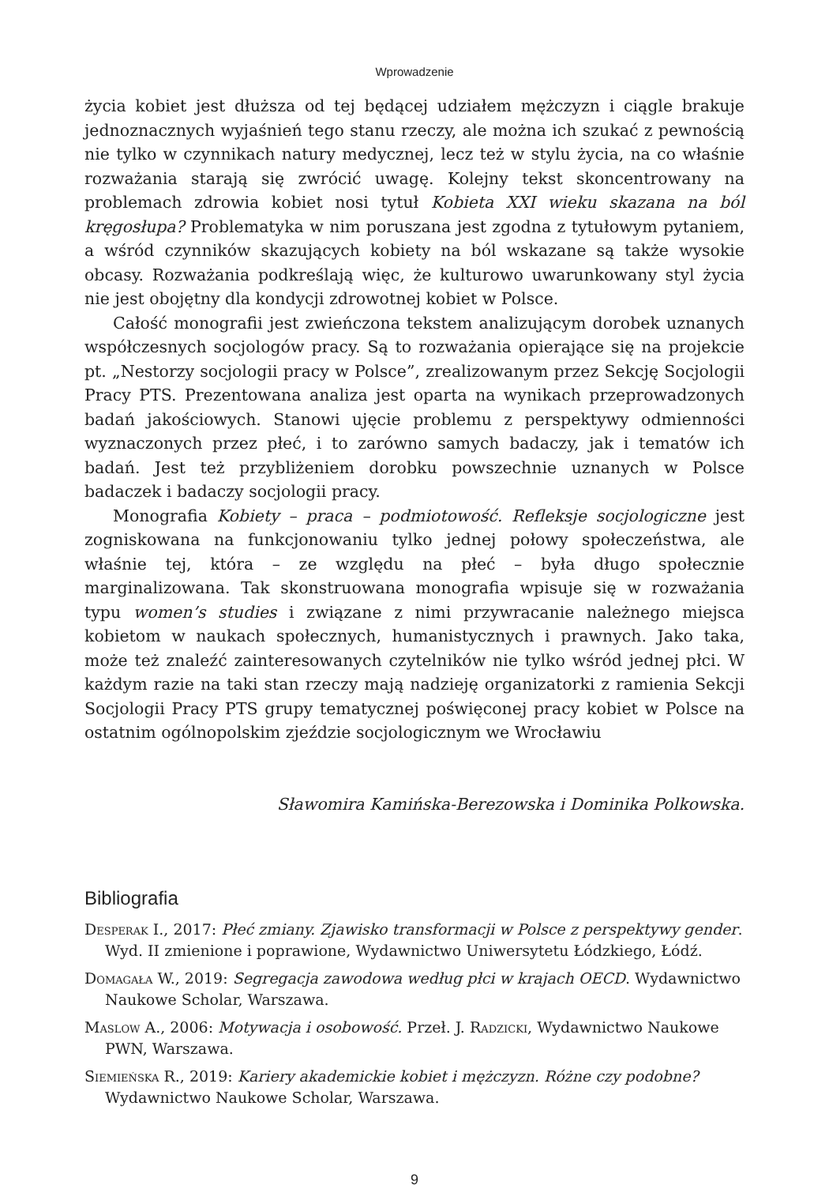Wprowadzenie
życia kobiet jest dłuższa od tej będącej udziałem mężczyzn i ciągle brakuje jednoznacznych wyjaśnień tego stanu rzeczy, ale można ich szukać z pewnością nie tylko w czynnikach natury medycznej, lecz też w stylu życia, na co właśnie rozważania starają się zwrócić uwagę. Kolejny tekst skoncentrowany na problemach zdrowia kobiet nosi tytuł Kobieta XXI wieku skazana na ból kręgosłupa? Problematyka w nim poruszana jest zgodna z tytułowym pytaniem, a wśród czynników skazujących kobiety na ból wskazane są także wysokie obcasy. Rozważania podkreślają więc, że kulturowo uwarunkowany styl życia nie jest obojętny dla kondycji zdrowotnej kobiet w Polsce.
Całość monografii jest zwieńczona tekstem analizującym dorobek uznanych współczesnych socjologów pracy. Są to rozważania opierające się na projekcie pt. „Nestorzy socjologii pracy w Polsce”, zrealizowanym przez Sekcję Socjologii Pracy PTS. Prezentowana analiza jest oparta na wynikach przeprowadzonych badań jakościowych. Stanowi ujęcie problemu z perspektywy odmienności wyznaczonych przez płeć, i to zarówno samych badaczy, jak i tematów ich badań. Jest też przybliżeniem dorobku powszechnie uznanych w Polsce badaczek i badaczy socjologii pracy.
Monografia Kobiety – praca – podmiotowość. Refleksje socjologiczne jest zogniskowana na funkcjonowaniu tylko jednej połowy społeczeństwa, ale właśnie tej, która – ze względu na płeć – była długo społecznie marginalizowana. Tak skonstruowana monografia wpisuje się w rozważania typu women’s studies i związane z nimi przywracanie należnego miejsca kobietom w naukach społecznych, humanistycznych i prawnych. Jako taka, może też znaleźć zainteresowanych czytelników nie tylko wśród jednej płci. W każdym razie na taki stan rzeczy mają nadzieję organizatorki z ramienia Sekcji Socjologii Pracy PTS grupy tematycznej poświęconej pracy kobiet w Polsce na ostatnim ogólnopolskim zjeździe socjologicznym we Wrocławiu
Sławomira Kamińska-Berezowska i Dominika Polkowska.
Bibliografia
Desperak I., 2017: Płeć zmiany. Zjawisko transformacji w Polsce z perspektywy gender. Wyd. II zmienione i poprawione, Wydawnictwo Uniwersytetu Łódzkiego, Łódź.
Domagała W., 2019: Segregacja zawodowa według płci w krajach OECD. Wydawnictwo Naukowe Scholar, Warszawa.
Maslow A., 2006: Motywacja i osobowość. Przeł. J. Radzicki, Wydawnictwo Naukowe PWN, Warszawa.
Siemieńska R., 2019: Kariery akademickie kobiet i mężczyzn. Różne czy podobne? Wydawnictwo Naukowe Scholar, Warszawa.
9